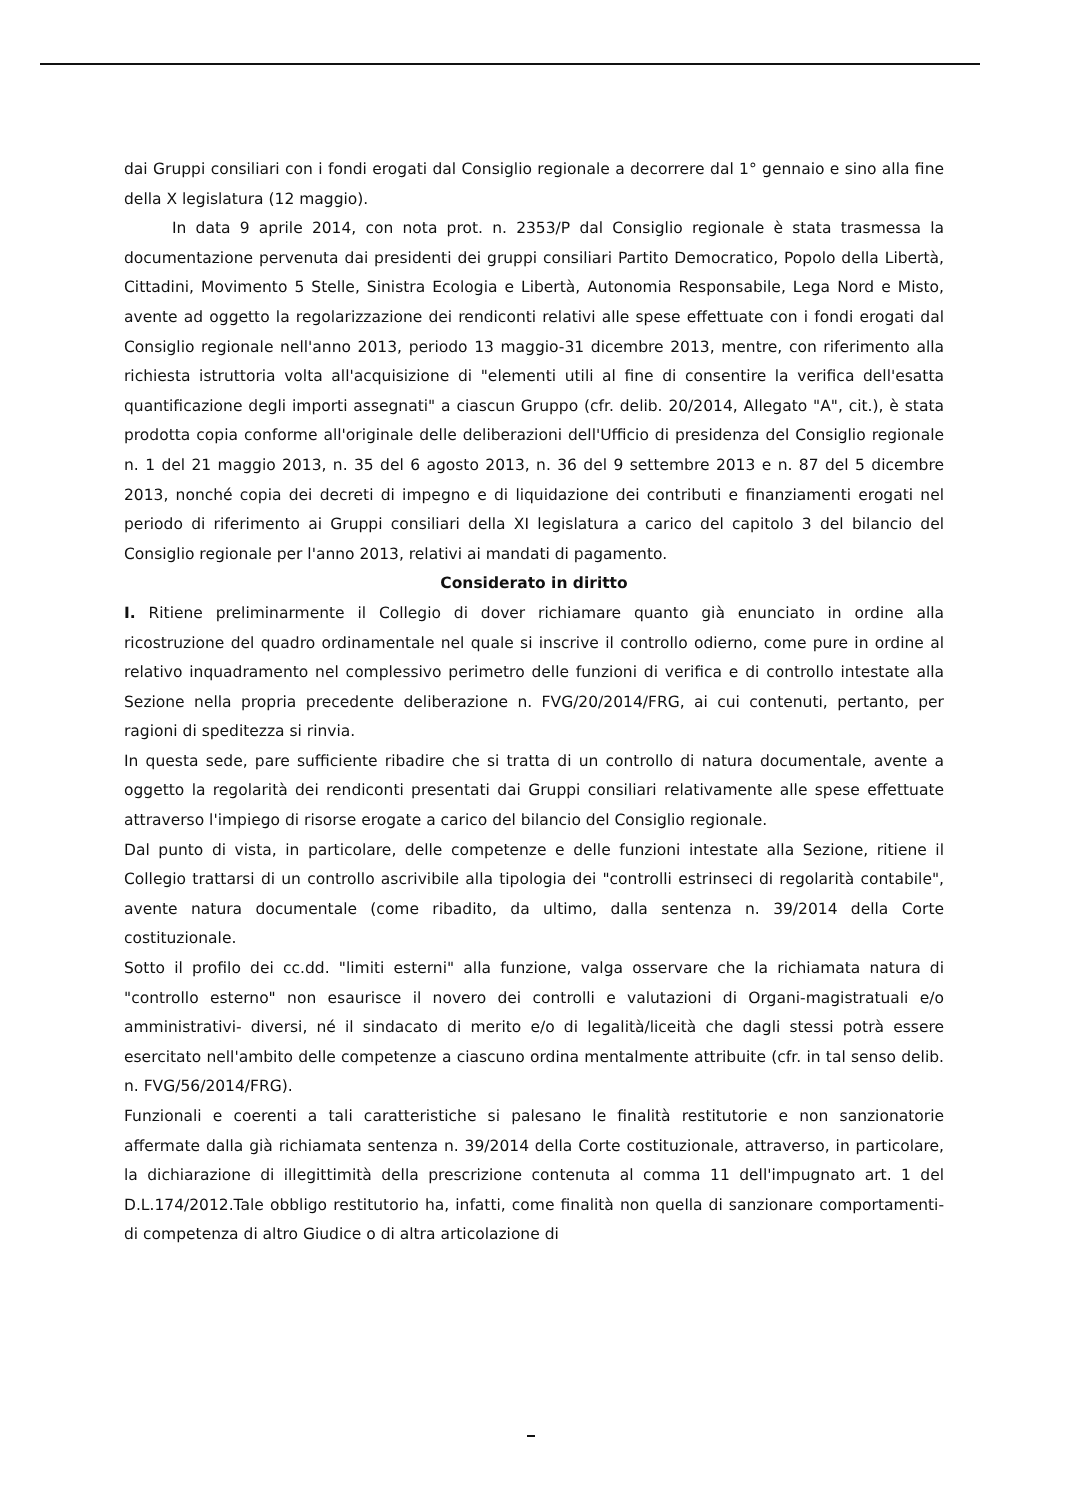dai Gruppi consiliari con i fondi erogati dal Consiglio regionale a decorrere dal 1° gennaio e sino alla fine della X legislatura (12 maggio).
In data 9 aprile 2014, con nota prot. n. 2353/P dal Consiglio regionale è stata trasmessa la documentazione pervenuta dai presidenti dei gruppi consiliari Partito Democratico, Popolo della Libertà, Cittadini, Movimento 5 Stelle, Sinistra Ecologia e Libertà, Autonomia Responsabile, Lega Nord e Misto, avente ad oggetto la regolarizzazione dei rendiconti relativi alle spese effettuate con i fondi erogati dal Consiglio regionale nell'anno 2013, periodo 13 maggio-31 dicembre 2013, mentre, con riferimento alla richiesta istruttoria volta all'acquisizione di "elementi utili al fine di consentire la verifica dell'esatta quantificazione degli importi assegnati" a ciascun Gruppo (cfr. delib. 20/2014, Allegato "A", cit.), è stata prodotta copia conforme all'originale delle deliberazioni dell'Ufficio di presidenza del Consiglio regionale n. 1 del 21 maggio 2013, n. 35 del 6 agosto 2013, n. 36 del 9 settembre 2013 e n. 87 del 5 dicembre 2013, nonché copia dei decreti di impegno e di liquidazione dei contributi e finanziamenti erogati nel periodo di riferimento ai Gruppi consiliari della XI legislatura a carico del capitolo 3 del bilancio del Consiglio regionale per l'anno 2013, relativi ai mandati di pagamento.
Considerato in diritto
I. Ritiene preliminarmente il Collegio di dover richiamare quanto già enunciato in ordine alla ricostruzione del quadro ordinamentale nel quale si inscrive il controllo odierno, come pure in ordine al relativo inquadramento nel complessivo perimetro delle funzioni di verifica e di controllo intestate alla Sezione nella propria precedente deliberazione n. FVG/20/2014/FRG, ai cui contenuti, pertanto, per ragioni di speditezza si rinvia.
In questa sede, pare sufficiente ribadire che si tratta di un controllo di natura documentale, avente a oggetto la regolarità dei rendiconti presentati dai Gruppi consiliari relativamente alle spese effettuate attraverso l'impiego di risorse erogate a carico del bilancio del Consiglio regionale.
Dal punto di vista, in particolare, delle competenze e delle funzioni intestate alla Sezione, ritiene il Collegio trattarsi di un controllo ascrivibile alla tipologia dei "controlli estrinseci di regolarità contabile", avente natura documentale (come ribadito, da ultimo, dalla sentenza n. 39/2014 della Corte costituzionale.
Sotto il profilo dei cc.dd. "limiti esterni" alla funzione, valga osservare che la richiamata natura di "controllo esterno" non esaurisce il novero dei controlli e valutazioni di Organi-magistratuali e/o amministrativi- diversi, né il sindacato di merito e/o di legalità/liceità che dagli stessi potrà essere esercitato nell'ambito delle competenze a ciascuno ordina mentalmente attribuite (cfr. in tal senso delib. n. FVG/56/2014/FRG).
Funzionali e coerenti a tali caratteristiche si palesano le finalità restitutorie e non sanzionatorie affermate dalla già richiamata sentenza n. 39/2014 della Corte costituzionale, attraverso, in particolare, la dichiarazione di illegittimità della prescrizione contenuta al comma 11 dell'impugnato art. 1 del D.L.174/2012.Tale obbligo restitutorio ha, infatti, come finalità non quella di sanzionare comportamenti- di competenza di altro Giudice o di altra articolazione di